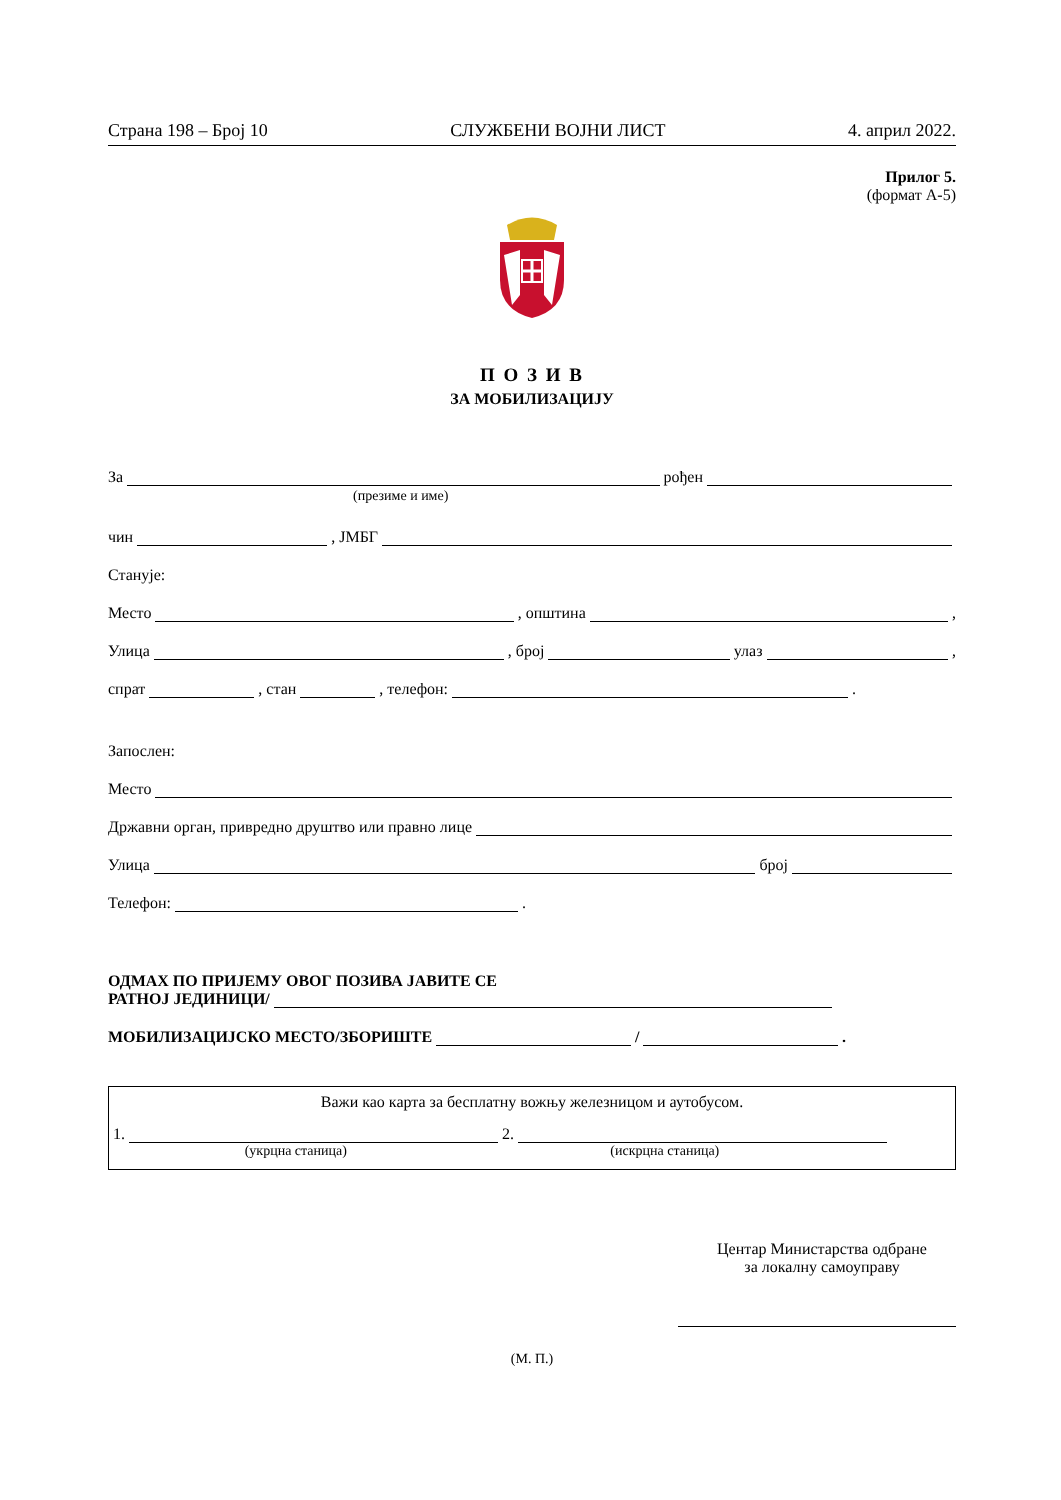Страна 198 – Број 10 СЛУЖБЕНИ ВОЈНИ ЛИСТ 4. април 2022.
Прилог 5.
(формат А-5)
П О З И В
ЗА МОБИЛИЗАЦИЈУ
За рођен
(презиме и име)
чин , ЈМБГ
Станује:
Место , општина ,
Улица , број улаз ,
спрат , стан , телефон: .
Запослен:
Место
Државни орган, привредно друштво или правно лице
Улица број
Телефон: .
ОДМАХ ПО ПРИЈЕМУ ОВОГ ПОЗИВА ЈАВИТЕ СЕ
РАТНОЈ ЈЕДИНИЦИ/
МОБИЛИЗАЦИЈСКО МЕСТО/ЗБОРИШТЕ / .
Важи као карта за бесплатну вожњу железницом и аутобусом.
1. 2.
(укрцна станица) (искрцна станица)
Центар Министарства одбране
за локалну самоуправу
(М. П.)